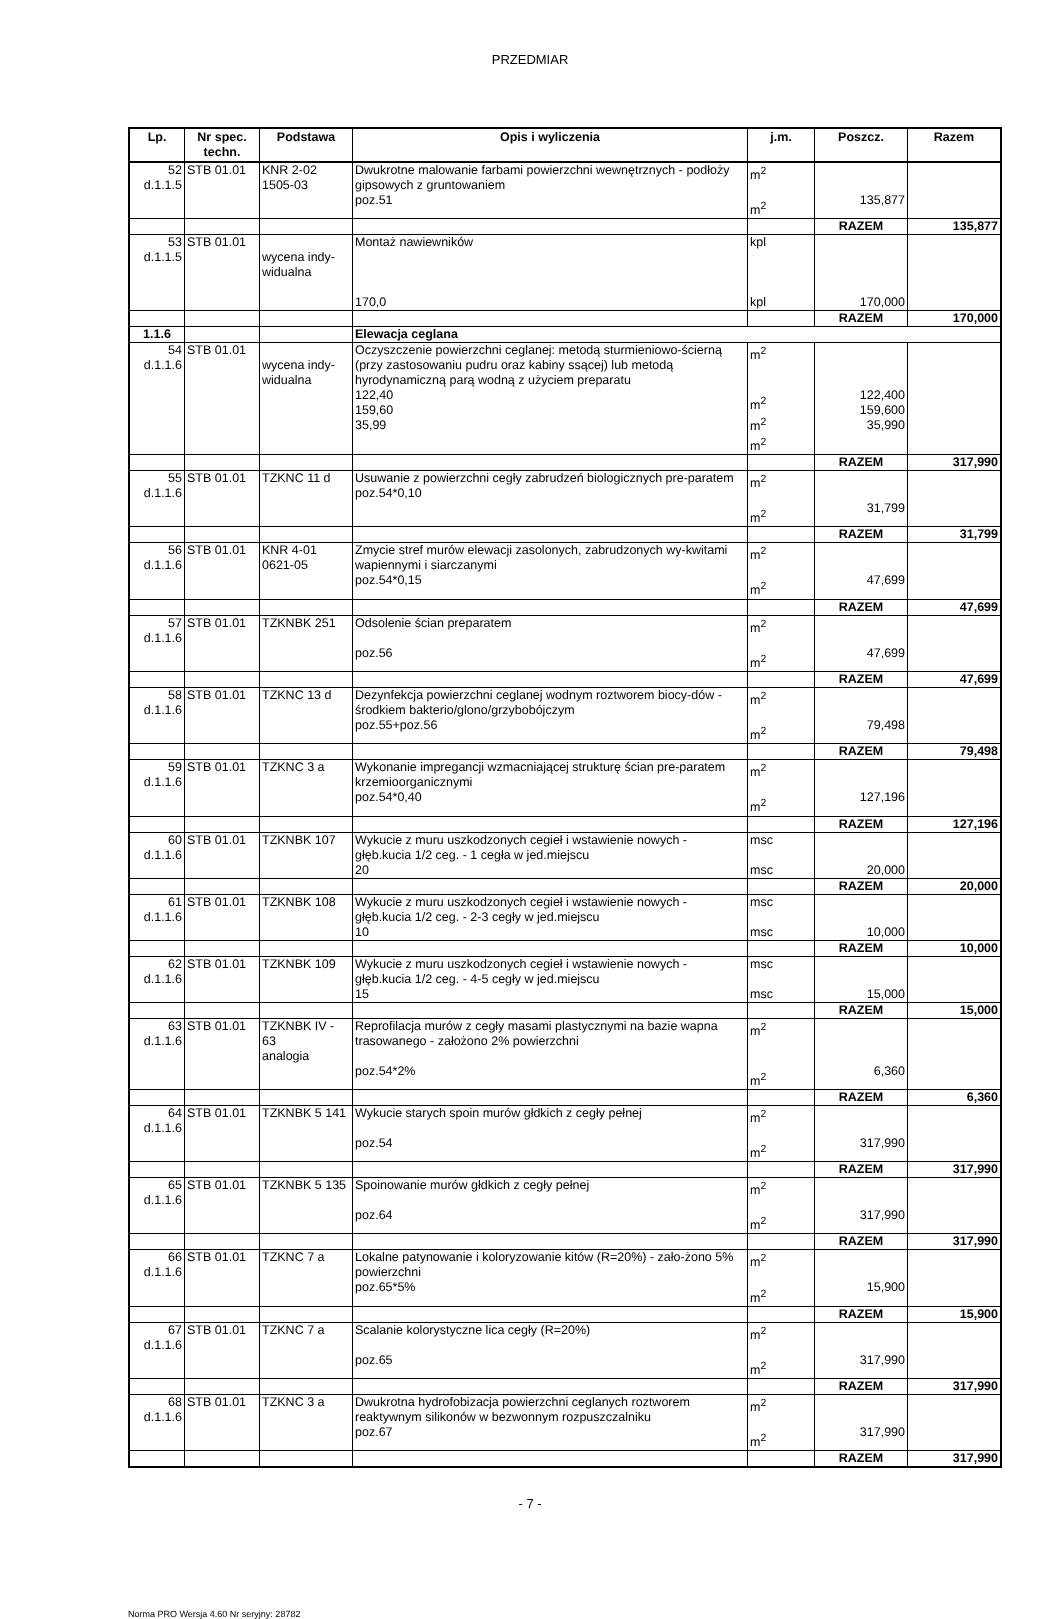PRZEDMIAR
| Lp. | Nr spec. techn. | Podstawa | Opis i wyliczenia | j.m. | Poszcz. | Razem |
| --- | --- | --- | --- | --- | --- | --- |
| 52 d.1.1.5 | STB 01.01 | KNR 2-02 1505-03 | Dwukrotne malowanie farbami powierzchni wewnętrznych - podłoży gipsowych z gruntowaniem poz.51 | m<sup>2</sup> m<sup>2</sup> | 135,877 | |
| | | | | | RAZEM | 135,877 |
| 53 d.1.1.5 | STB 01.01 | wycena indy-widualna | Montaż nawiewników 170,0 | kpl kpl | 170,000 | |
| | | | | | RAZEM | 170,000 |
| 1.1.6 | | | Elewacja ceglana | | | |
| 54 d.1.1.6 | STB 01.01 | wycena indy-widualna | Oczyszczenie powierzchni ceglanej: metodą sturmieniowo-ścierną (przy zastosowaniu pudru oraz kabiny ssącej) lub metodą hyrodynamiczną parą wodną z użyciem preparatu 122,40 159,60 35,99 | m<sup>2</sup> m<sup>2</sup> m<sup>2</sup> m<sup>2</sup> | 122,400 159,600 35,990 | |
| | | | | | RAZEM | 317,990 |
| 55 d.1.1.6 | STB 01.01 | TZKNC 11 d | Usuwanie z powierzchni cegły zabrudzeń biologicznych pre-paratem poz.54*0,10 | m<sup>2</sup> m<sup>2</sup> | 31,799 | |
| | | | | | RAZEM | 31,799 |
| 56 d.1.1.6 | STB 01.01 | KNR 4-01 0621-05 | Zmycie stref murów elewacji zasolonych, zabrudzonych wy-kwitami wapiennymi i siarczanymi poz.54*0,15 | m<sup>2</sup> m<sup>2</sup> | 47,699 | |
| | | | | | RAZEM | 47,699 |
| 57 d.1.1.6 | STB 01.01 | TZKNBK 251 | Odsolenie ścian preparatem poz.56 | m<sup>2</sup> m<sup>2</sup> | 47,699 | |
| | | | | | RAZEM | 47,699 |
| 58 d.1.1.6 | STB 01.01 | TZKNC 13 d | Dezynfekcja powierzchni ceglanej wodnym roztworem biocy-dów - środkiem bakterio/glono/grzybobójczym poz.55+poz.56 | m<sup>2</sup> m<sup>2</sup> | 79,498 | |
| | | | | | RAZEM | 79,498 |
| 59 d.1.1.6 | STB 01.01 | TZKNC 3 a | Wykonanie impregancji wzmacniającej strukturę ścian pre-paratem krzemioorganicznymi poz.54*0,40 | m<sup>2</sup> m<sup>2</sup> | 127,196 | |
| | | | | | RAZEM | 127,196 |
| 60 d.1.1.6 | STB 01.01 | TZKNBK 107 | Wykucie z muru uszkodzonych cegieł i wstawienie nowych - głęb.kucia 1/2 ceg. - 1 cegła w jed.miejscu 20 | msc msc | 20,000 | |
| | | | | | RAZEM | 20,000 |
| 61 d.1.1.6 | STB 01.01 | TZKNBK 108 | Wykucie z muru uszkodzonych cegieł i wstawienie nowych - głęb.kucia 1/2 ceg. - 2-3 cegły w jed.miejscu 10 | msc msc | 10,000 | |
| | | | | | RAZEM | 10,000 |
| 62 d.1.1.6 | STB 01.01 | TZKNBK 109 | Wykucie z muru uszkodzonych cegieł i wstawienie nowych - głęb.kucia 1/2 ceg. - 4-5 cegły w jed.miejscu 15 | msc msc | 15,000 | |
| | | | | | RAZEM | 15,000 |
| 63 d.1.1.6 | STB 01.01 | TZKNBK IV - 63 analogia | Reprofilacja murów z cegły masami plastycznymi na bazie wapna trasowanego - założono 2% powierzchni poz.54*2% | m<sup>2</sup> m<sup>2</sup> | 6,360 | |
| | | | | | RAZEM | 6,360 |
| 64 d.1.1.6 | STB 01.01 | TZKNBK 5 141 | Wykucie starych spoin murów głdkich z cegły pełnej poz.54 | m<sup>2</sup> m<sup>2</sup> | 317,990 | |
| | | | | | RAZEM | 317,990 |
| 65 d.1.1.6 | STB 01.01 | TZKNBK 5 135 | Spoinowanie murów głdkich z cegły pełnej poz.64 | m<sup>2</sup> m<sup>2</sup> | 317,990 | |
| | | | | | RAZEM | 317,990 |
| 66 d.1.1.6 | STB 01.01 | TZKNC 7 a | Lokalne patynowanie i koloryzowanie kitów (R=20%) - zało-żono 5% powierzchni poz.65*5% | m<sup>2</sup> m<sup>2</sup> | 15,900 | |
| | | | | | RAZEM | 15,900 |
| 67 d.1.1.6 | STB 01.01 | TZKNC 7 a | Scalanie kolorystyczne lica cegły (R=20%) poz.65 | m<sup>2</sup> m<sup>2</sup> | 317,990 | |
| | | | | | RAZEM | 317,990 |
| 68 d.1.1.6 | STB 01.01 | TZKNC 3 a | Dwukrotna hydrofobizacja powierzchni ceglanych roztworem reaktywnym silikonów w bezwonnym rozpuszczalniku poz.67 | m<sup>2</sup> m<sup>2</sup> | 317,990 | |
| | | | | | RAZEM | 317,990 |
- 7 -
Norma PRO Wersja 4.60 Nr seryjny: 28782